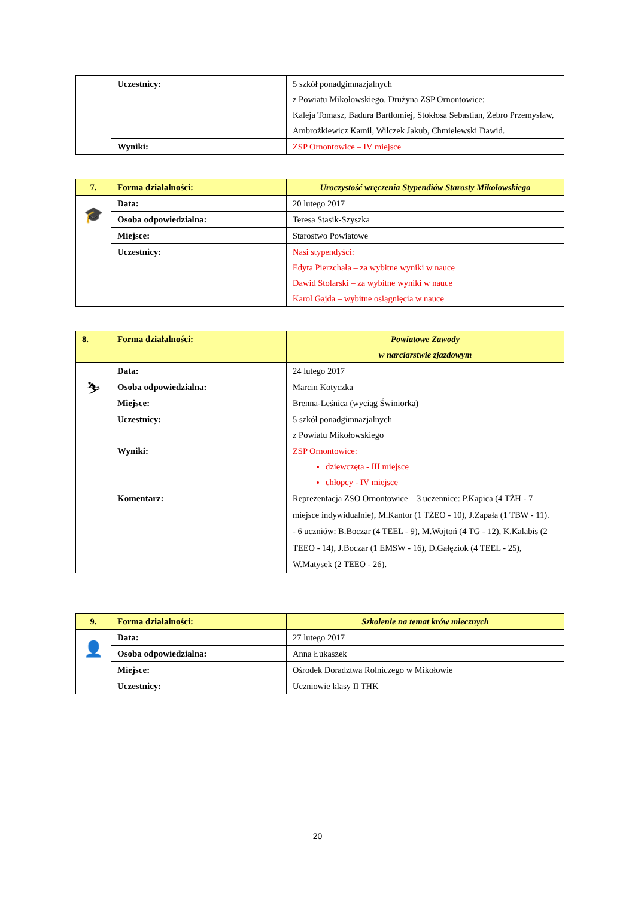| | Uczestnicy: | 5 szkół ponadgimnazjalnych z Powiatu Mikołowskiego. Drużyna ZSP Ornontowice: Kaleja Tomasz, Badura Bartłomiej, Stokłosa Sebastian, Żebro Przemysław, Ambrożkiewicz Kamil, Wilczek Jakub, Chmielewski Dawid. |
| | Wyniki: | ZSP Ornontowice – IV miejsce |
| 7. | Forma działalności: | Uroczystość wręczenia Stypendiów Starosty Mikołowskiego |
| 🎓 | Data: | 20 lutego 2017 |
| | Osoba odpowiedzialna: | Teresa Stasik-Szyszka |
| | Miejsce: | Starostwo Powiatowe |
| | Uczestnicy: | Nasi stypendyści: Edyta Pierzchała – za wybitne wyniki w nauce Dawid Stolarski – za wybitne wyniki w nauce Karol Gajda – wybitne osiągnięcia w nauce |
| 8. | Forma działalności: | Powiatowe Zawody w narciarstwie zjazdowym |
| ⛷ | Data: | 24 lutego 2017 |
| | Osoba odpowiedzialna: | Marcin Kotyczka |
| | Miejsce: | Brenna-Leśnica (wyciąg Świniorka) |
| | Uczestnicy: | 5 szkół ponadgimnazjalnych z Powiatu Mikołowskiego |
| | Wyniki: | ZSP Ornontowice: dziewczęta - III miejsce chłopcy - IV miejsce |
| | Komentarz: | Reprezentacja ZSO Ornontowice – 3 uczennice: P.Kapica (4 TŻH - 7 miejsce indywidualnie), M.Kantor (1 TŻEO - 10), J.Zapała (1 TBW - 11). - 6 uczniów: B.Boczar (4 TEEL - 9), M.Wojtoń (4 TG - 12), K.Kalabis (2 TEEO - 14), J.Boczar (1 EMSW - 16), D.Gałęziok (4 TEEL - 25), W.Matysek (2 TEEO - 26). |
| 9. | Forma działalności: | Szkolenie na temat krów mlecznych |
| 👤 | Data: | 27 lutego 2017 |
| | Osoba odpowiedzialna: | Anna Łukaszek |
| | Miejsce: | Ośrodek Doradztwa Rolniczego w Mikołowie |
| | Uczestnicy: | Uczniowie klasy II THK |
20